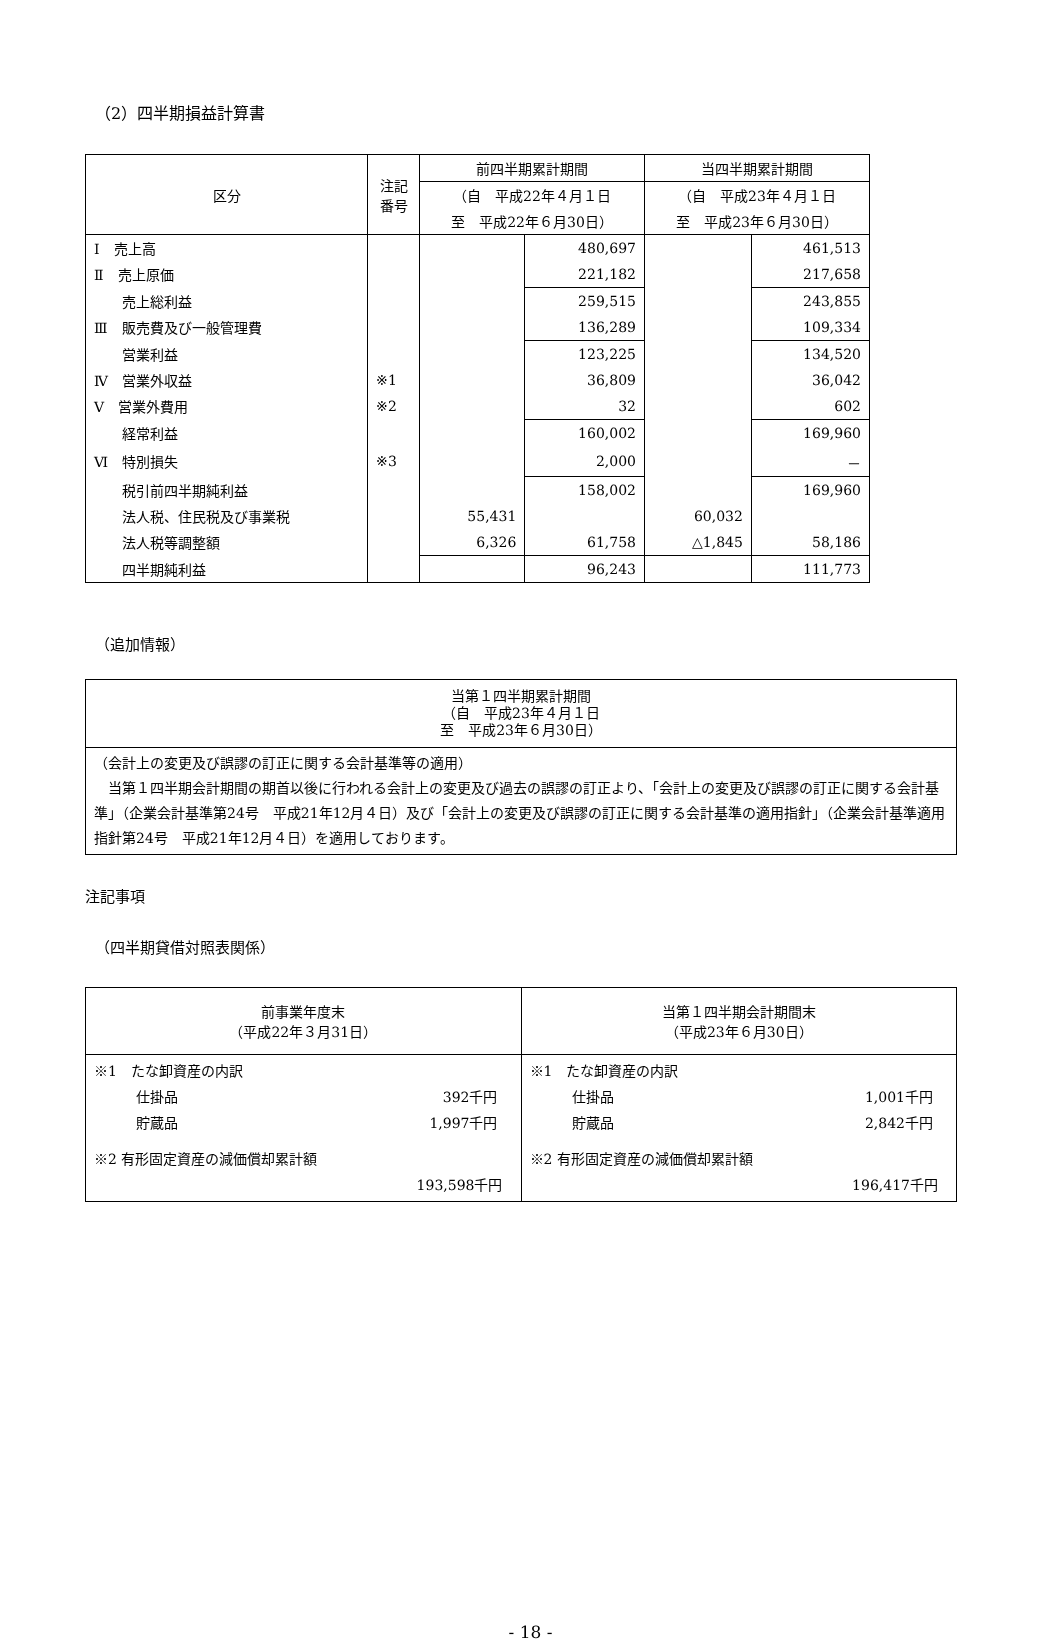（2）四半期損益計算書
| 区分 | 注記 番号 | 前四半期累計期間 | | 当四半期累計期間 | |
| --- | --- | --- | --- | --- | --- |
| | | （自 平成22年４月１日 | | （自 平成23年４月１日 | |
| | | 至 平成22年６月30日） | | 至 平成23年６月30日） | |
| Ⅰ 売上高 | | | 480,697 | | 461,513 |
| Ⅱ 売上原価 | | | 221,182 | | 217,658 |
| 売上総利益 | | | 259,515 | | 243,855 |
| Ⅲ 販売費及び一般管理費 | | | 136,289 | | 109,334 |
| 営業利益 | | | 123,225 | | 134,520 |
| Ⅳ 営業外収益 | ※1 | | 36,809 | | 36,042 |
| Ⅴ 営業外費用 | ※2 | | 32 | | 602 |
| 経常利益 | | | 160,002 | | 169,960 |
| Ⅵ 特別損失 | ※3 | | 2,000 | | － |
| 税引前四半期純利益 | | | 158,002 | | 169,960 |
| 法人税、住民税及び事業税 | | 55,431 | | 60,032 | |
| 法人税等調整額 | | 6,326 | 61,758 | △1,845 | 58,186 |
| 四半期純利益 | | | 96,243 | | 111,773 |
（追加情報）
| 当第１四半期累計期間 （自 平成23年４月１日 至 平成23年６月30日） |
| --- |
| （会計上の変更及び誤謬の訂正に関する会計基準等の適用） 当第１四半期会計期間の期首以後に行われる会計上の変更及び過去の誤謬の訂正より、「会計上の変更及び誤謬の訂正に関する会計基準」（企業会計基準第24号 平成21年12月４日）及び「会計上の変更及び誤謬の訂正に関する会計基準の適用指針」（企業会計基準適用指針第24号 平成21年12月４日）を適用しております。 |
注記事項
（四半期貸借対照表関係）
| 前事業年度末 （平成22年３月31日） | 当第１四半期会計期間末 （平成23年６月30日） |
| --- | --- |
| ※1 たな卸資産の内訳 仕掛品 392千円 貯蔵品 1,997千円 ※2 有形固定資産の減価償却累計額 193,598千円 | ※1 たな卸資産の内訳 仕掛品 1,001千円 貯蔵品 2,842千円 ※2 有形固定資産の減価償却累計額 196,417千円 |
- 18 -